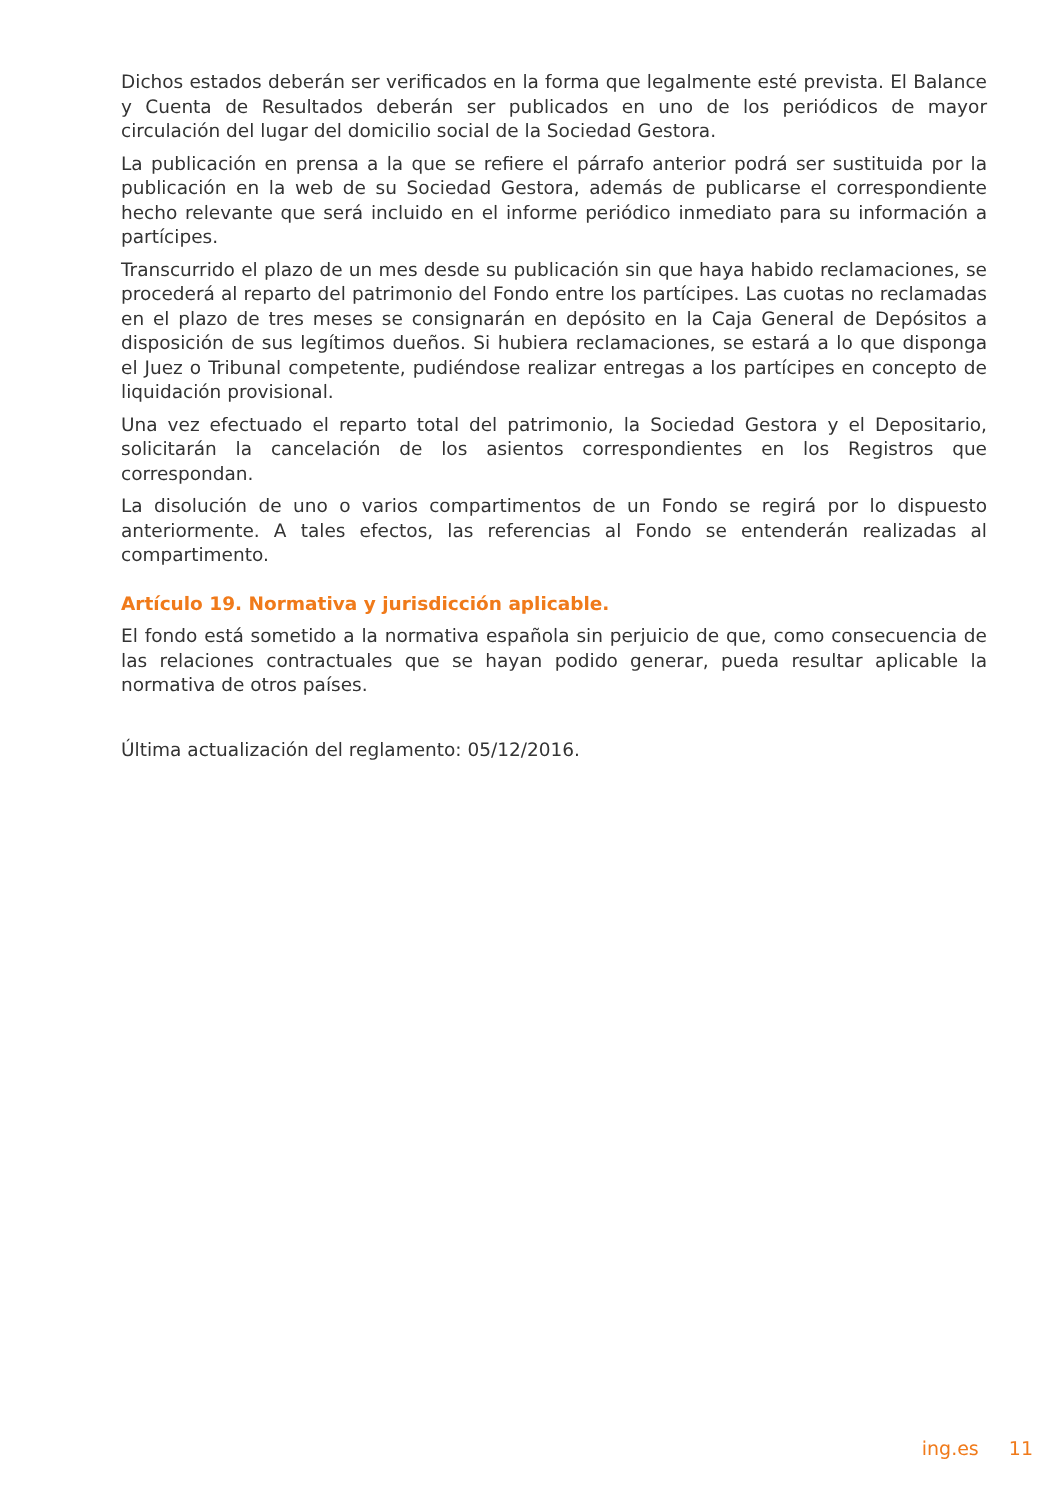Dichos estados deberán ser verificados en la forma que legalmente esté prevista. El Balance y Cuenta de Resultados deberán ser publicados en uno de los periódicos de mayor circulación del lugar del domicilio social de la Sociedad Gestora.
La publicación en prensa a la que se refiere el párrafo anterior podrá ser sustituida por la publicación en la web de su Sociedad Gestora, además de publicarse el correspondiente hecho relevante que será incluido en el informe periódico inmediato para su información a partícipes.
Transcurrido el plazo de un mes desde su publicación sin que haya habido reclamaciones, se procederá al reparto del patrimonio del Fondo entre los partícipes. Las cuotas no reclamadas en el plazo de tres meses se consignarán en depósito en la Caja General de Depósitos a disposición de sus legítimos dueños. Si hubiera reclamaciones, se estará a lo que disponga el Juez o Tribunal competente, pudiéndose realizar entregas a los partícipes en concepto de liquidación provisional.
Una vez efectuado el reparto total del patrimonio, la Sociedad Gestora y el Depositario, solicitarán la cancelación de los asientos correspondientes en los Registros que correspondan.
La disolución de uno o varios compartimentos de un Fondo se regirá por lo dispuesto anteriormente. A tales efectos, las referencias al Fondo se entenderán realizadas al compartimento.
Artículo 19. Normativa y jurisdicción aplicable.
El fondo está sometido a la normativa española sin perjuicio de que, como consecuencia de las relaciones contractuales que se hayan podido generar, pueda resultar aplicable la normativa de otros países.
Última actualización del reglamento: 05/12/2016.
ing.es 11